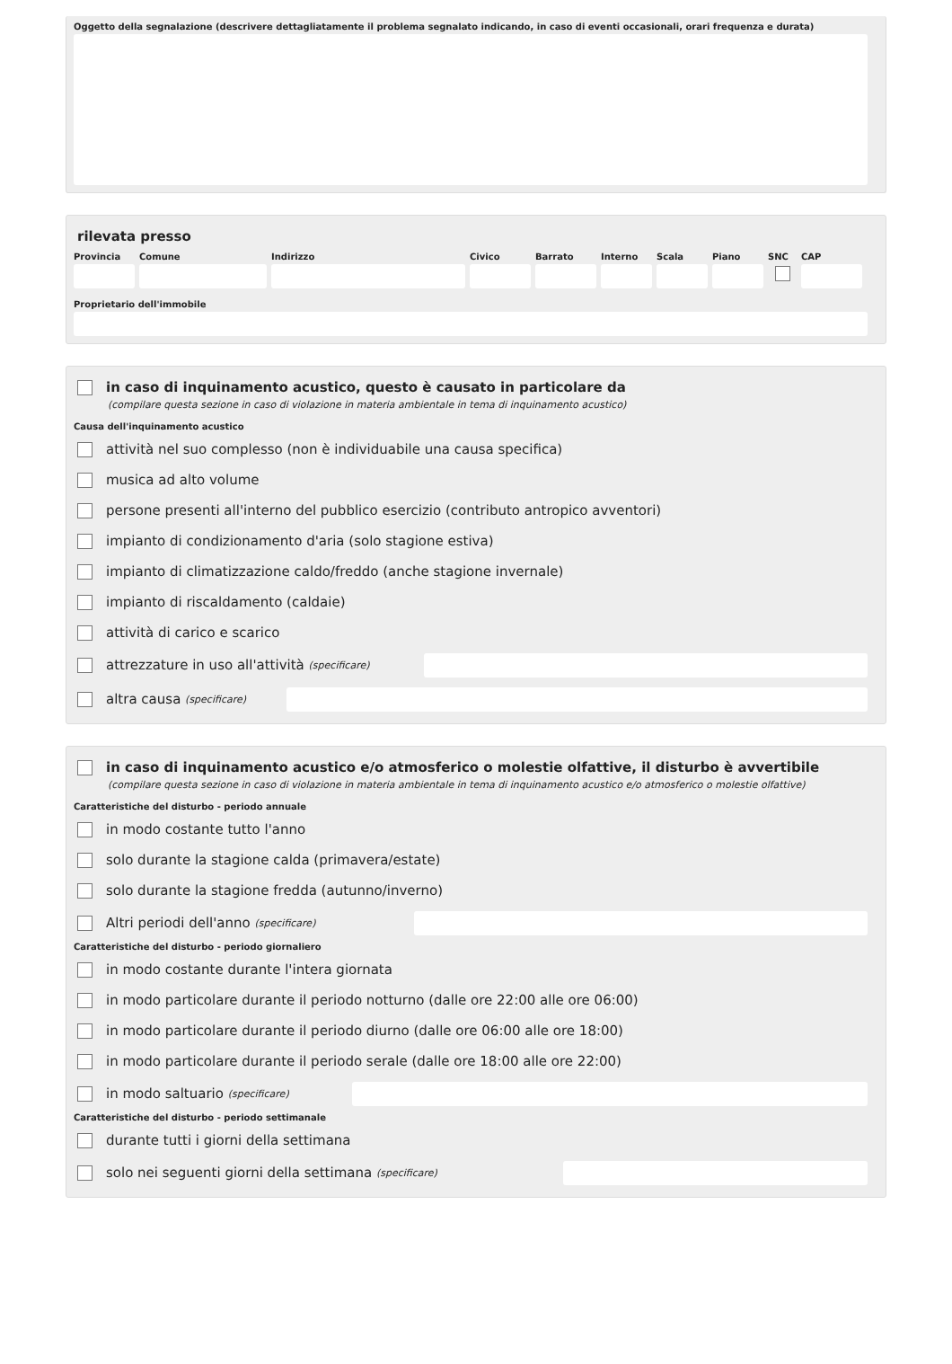Oggetto della segnalazione (descrivere dettagliatamente il problema segnalato indicando, in caso di eventi occasionali, orari frequenza e durata)
rilevata presso
Provincia
Comune Indirizzo Civico Barrato Interno
Scala Piano SNC CAP
Proprietario dell'immobile
in caso di inquinamento acustico, questo è causato in particolare da
(compilare questa sezione in caso di violazione in materia ambientale in tema di inquinamento acustico)
Causa dell'inquinamento acustico
attività nel suo complesso (non è individuabile una causa specifica)
musica ad alto volume
persone presenti all'interno del pubblico esercizio (contributo antropico avventori)
impianto di condizionamento d'aria (solo stagione estiva)
impianto di climatizzazione caldo/freddo (anche stagione invernale)
impianto di riscaldamento (caldaie)
attività di carico e scarico
attrezzature in uso all'attività (specificare)
altra causa (specificare)
in caso di inquinamento acustico e/o atmosferico o molestie olfattive, il disturbo è avvertibile
(compilare questa sezione in caso di violazione in materia ambientale in tema di inquinamento acustico e/o atmosferico o molestie olfattive)
Caratteristiche del disturbo - periodo annuale
in modo costante tutto l'anno
solo durante la stagione calda (primavera/estate)
solo durante la stagione fredda (autunno/inverno)
Altri periodi dell'anno (specificare)
Caratteristiche del disturbo - periodo giornaliero
in modo costante durante l'intera giornata
in modo particolare durante il periodo notturno (dalle ore 22:00 alle ore 06:00)
in modo particolare durante il periodo diurno (dalle ore 06:00 alle ore 18:00)
in modo particolare durante il periodo serale (dalle ore 18:00 alle ore 22:00)
in modo saltuario (specificare)
Caratteristiche del disturbo - periodo settimanale
durante tutti i giorni della settimana
solo nei seguenti giorni della settimana (specificare)